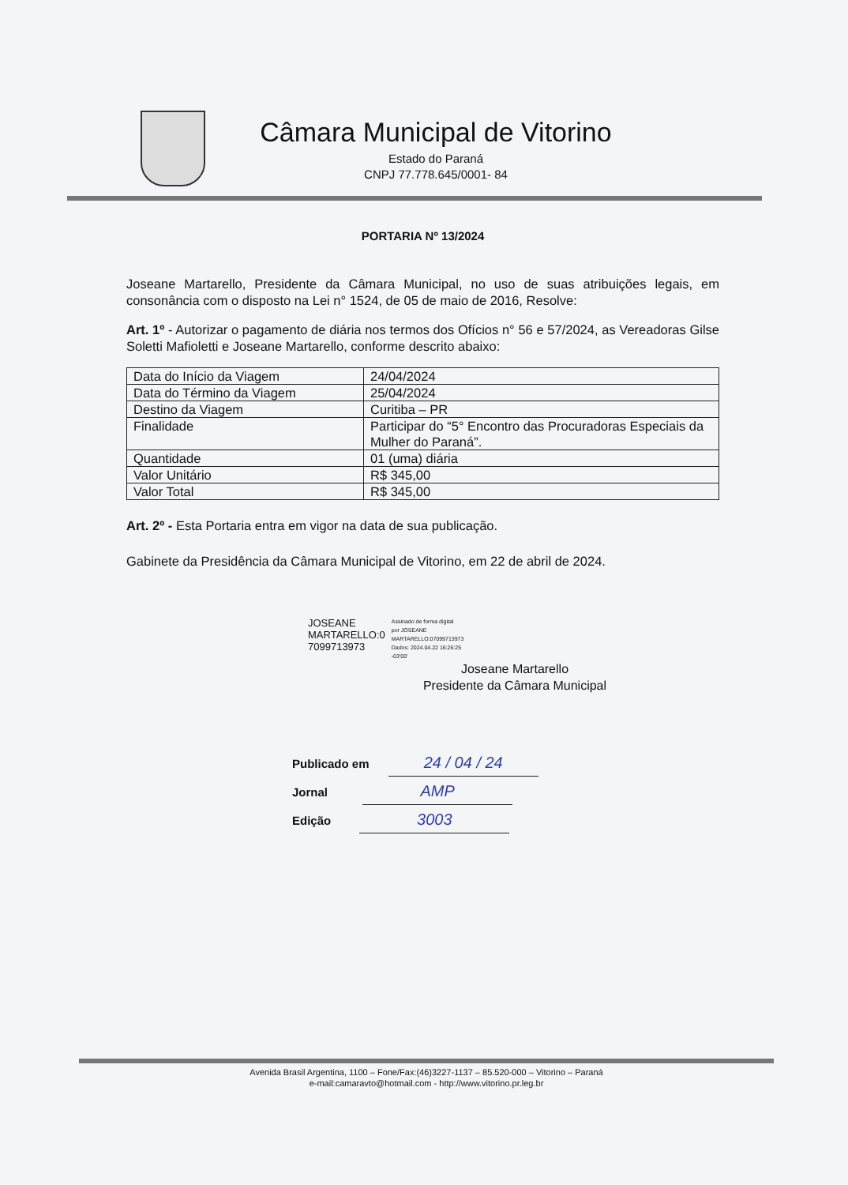Câmara Municipal de Vitorino
Estado do Paraná
CNPJ 77.778.645/0001- 84
PORTARIA Nº 13/2024
Joseane Martarello, Presidente da Câmara Municipal, no uso de suas atribuições legais, em consonância com o disposto na Lei n° 1524, de 05 de maio de 2016, Resolve:
Art. 1º - Autorizar o pagamento de diária nos termos dos Ofícios n° 56 e 57/2024, as Vereadoras Gilse Soletti Mafioletti e Joseane Martarello, conforme descrito abaixo:
| Data do Início da Viagem | 24/04/2024 |
| Data do Término da Viagem | 25/04/2024 |
| Destino da Viagem | Curitiba – PR |
| Finalidade | Participar do “5° Encontro das Procuradoras Especiais da Mulher do Paraná”. |
| Quantidade | 01 (uma) diária |
| Valor Unitário | R$ 345,00 |
| Valor Total | R$ 345,00 |
Art. 2º - Esta Portaria entra em vigor na data de sua publicação.
Gabinete da Presidência da Câmara Municipal de Vitorino, em 22 de abril de 2024.
JOSEANE
MARTARELLO:0
7099713973
Assinado de forma digital
por JOSEANE
MARTARELLO:07099713973
Dados: 2024.04.22 16:26:25
-03'00'
Joseane Martarello
Presidente da Câmara Municipal
Publicado em 24 / 04 / 24
Jornal AMP
Edição 3003
Avenida Brasil Argentina, 1100 – Fone/Fax:(46)3227-1137 – 85.520-000 – Vitorino – Paraná
e-mail:camaravto@hotmail.com - http://www.vitorino.pr.leg.br